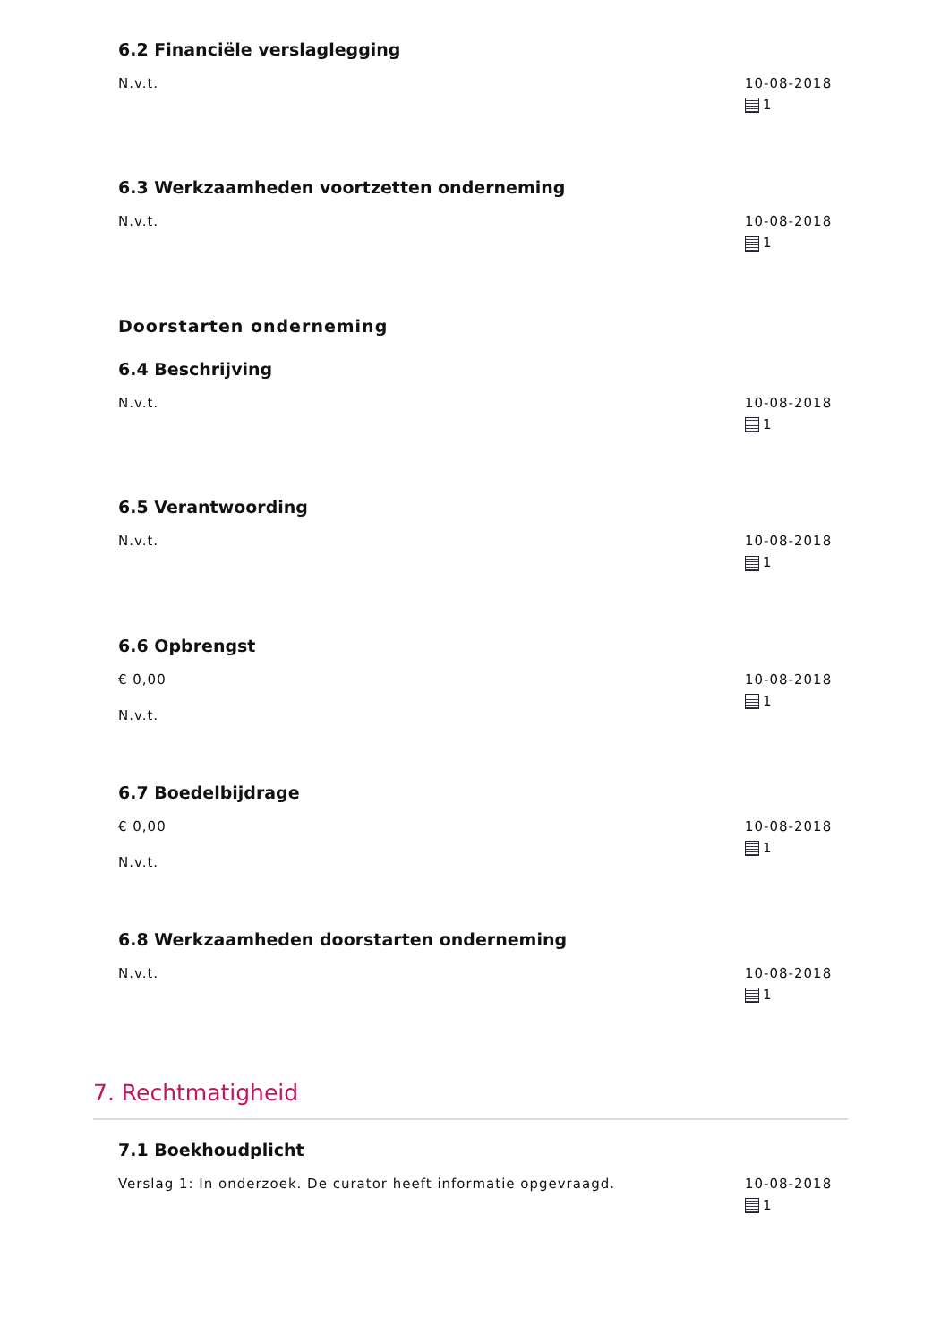6.2 Financiële verslaglegging
N.v.t. 10-08-2018
1
6.3 Werkzaamheden voortzetten onderneming
N.v.t. 10-08-2018
1
Doorstarten onderneming
6.4 Beschrijving
N.v.t. 10-08-2018
1
6.5 Verantwoording
N.v.t. 10-08-2018
1
6.6 Opbrengst
€ 0,00
N.v.t.
10-08-2018
1
6.7 Boedelbijdrage
€ 0,00
N.v.t.
10-08-2018
1
6.8 Werkzaamheden doorstarten onderneming
N.v.t. 10-08-2018
1
7. Rechtmatigheid
7.1 Boekhoudplicht
Verslag 1: In onderzoek. De curator heeft informatie opgevraagd.
10-08-2018
1